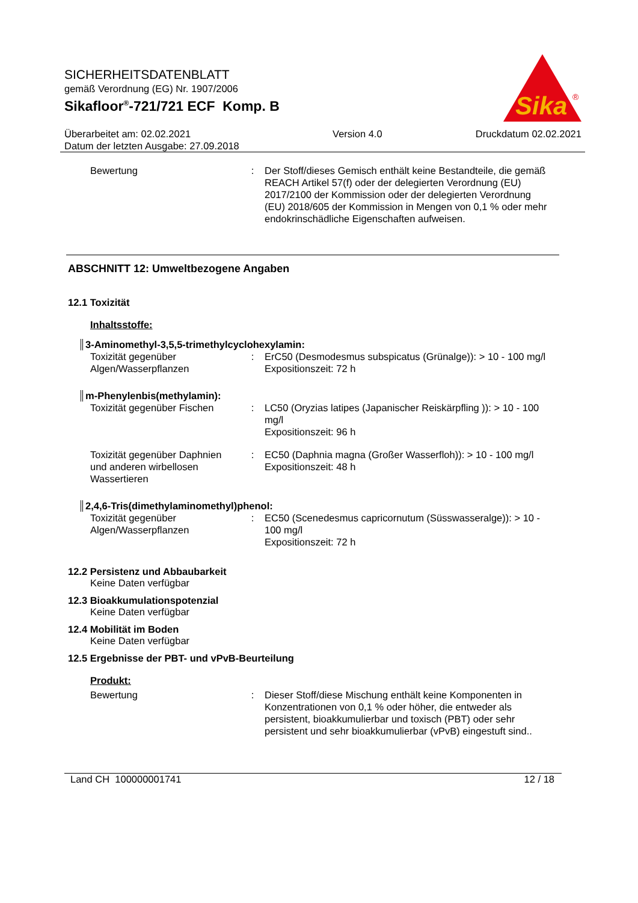SICHERHEITSDATENBLATT
gemäß Verordnung (EG) Nr. 1907/2006
Sikafloor<sup>®</sup>-721/721 ECF Komp. B
Sika
®
Überarbeitet am: 02.02.2021
Datum der letzten Ausgabe: 27.09.2018
Version 4.0 Druckdatum 02.02.2021
Bewertung : Der Stoff/dieses Gemisch enthält keine Bestandteile, die gemäß REACH Artikel 57(f) oder der delegierten Verordnung (EU) 2017/2100 der Kommission oder der delegierten Verordnung (EU) 2018/605 der Kommission in Mengen von 0,1 % oder mehr endokrinschädliche Eigenschaften aufweisen.
ABSCHNITT 12: Umweltbezogene Angaben
12.1 Toxizität
Inhaltsstoffe:
3-Aminomethyl-3,5,5-trimethylcyclohexylamin:
Toxizität gegenüber Algen/Wasserpflanzen
: ErC50 (Desmodesmus subspicatus (Grünalge)): > 10 - 100 mg/l
Expositionszeit: 72 h
m-Phenylenbis(methylamin):
Toxizität gegenüber Fischen
: LC50 (Oryzias latipes (Japanischer Reiskärpfling )): > 10 - 100 mg/l
Expositionszeit: 96 h
Toxizität gegenüber Daphnien und anderen wirbellosen Wassertieren
: EC50 (Daphnia magna (Großer Wasserfloh)): > 10 - 100 mg/l
Expositionszeit: 48 h
2,4,6-Tris(dimethylaminomethyl)phenol:
Toxizität gegenüber Algen/Wasserpflanzen
: EC50 (Scenedesmus capricornutum (Süsswasseralge)): > 10 - 100 mg/l
Expositionszeit: 72 h
12.2 Persistenz und Abbaubarkeit
Keine Daten verfügbar
12.3 Bioakkumulationspotenzial
Keine Daten verfügbar
12.4 Mobilität im Boden
Keine Daten verfügbar
12.5 Ergebnisse der PBT- und vPvB-Beurteilung
Produkt:
Bewertung : Dieser Stoff/diese Mischung enthält keine Komponenten in Konzentrationen von 0,1 % oder höher, die entweder als persistent, bioakkumulierbar und toxisch (PBT) oder sehr persistent und sehr bioakkumulierbar (vPvB) eingestuft sind..
Land CH 100000001741 12 / 18